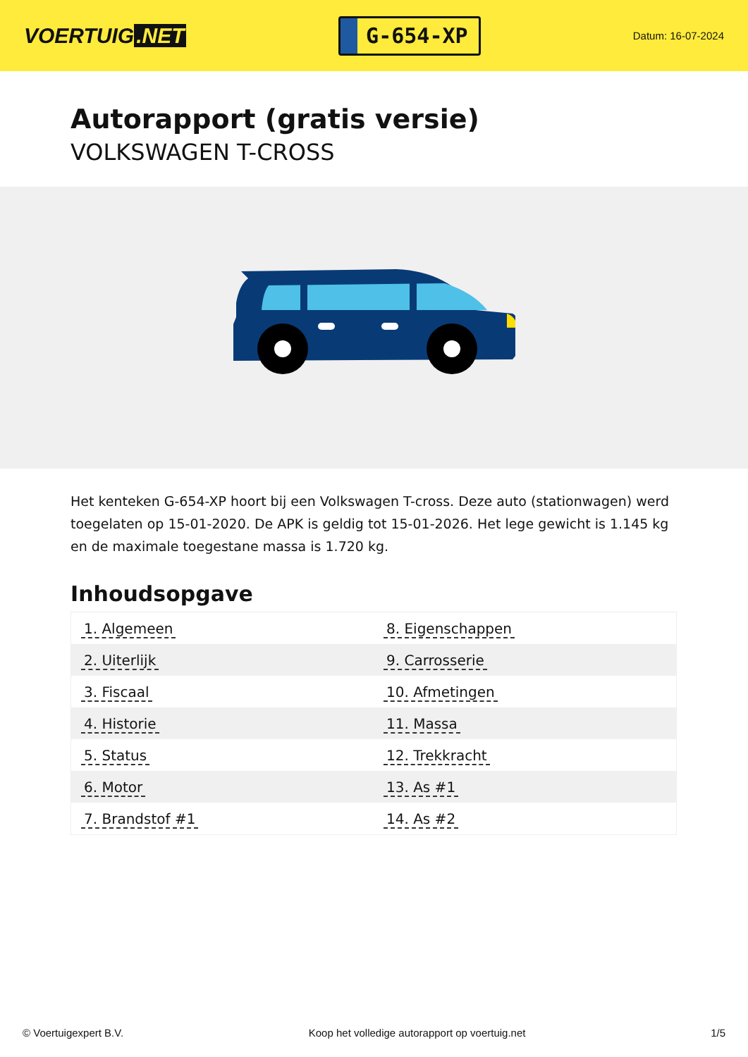VOERTUIG.NET
G-654-XP
Datum: 16-07-2024
Autorapport (gratis versie)
VOLKSWAGEN T-CROSS
Het kenteken G-654-XP hoort bij een Volkswagen T-cross. Deze auto (stationwagen) werd toegelaten op 15-01-2020. De APK is geldig tot 15-01-2026. Het lege gewicht is 1.145 kg en de maximale toegestane massa is 1.720 kg.
Inhoudsopgave
| 1. Algemeen | 8. Eigenschappen |
| 2. Uiterlijk | 9. Carrosserie |
| 3. Fiscaal | 10. Afmetingen |
| 4. Historie | 11. Massa |
| 5. Status | 12. Trekkracht |
| 6. Motor | 13. As #1 |
| 7. Brandstof #1 | 14. As #2 |
© Voertuigexpert B.V. Koop het volledige autorapport op voertuig.net 1/5